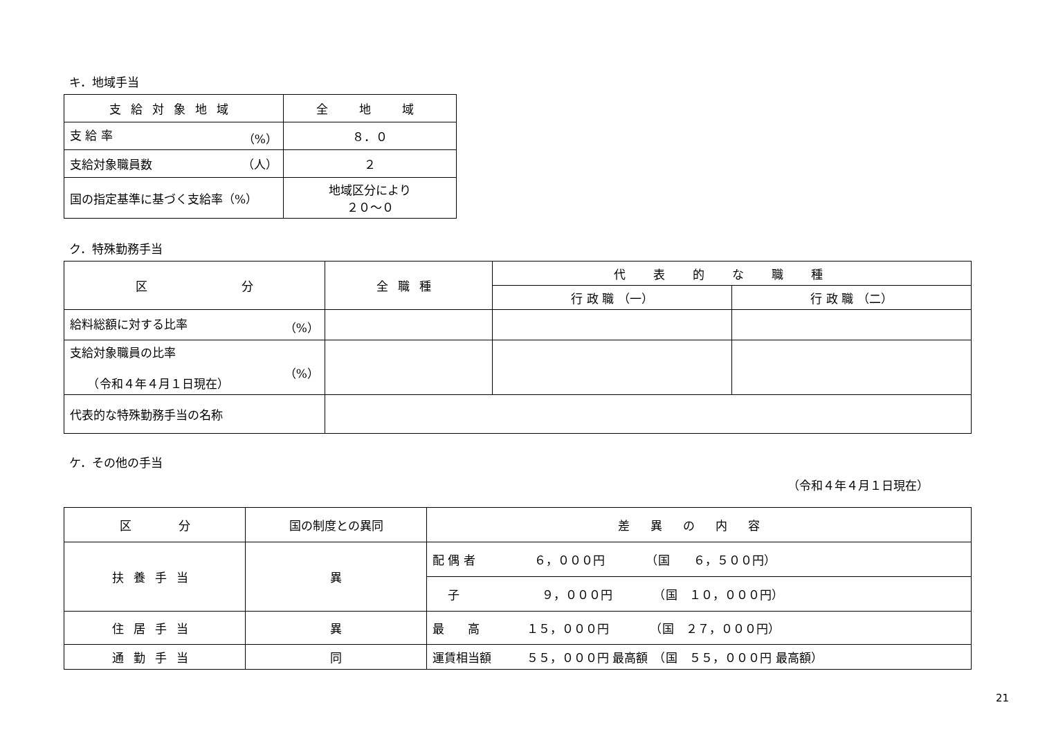キ．地域手当
| 支給対象地域 | 全 地 域 |
| --- | --- |
| 支 給 率 （%） | ８．０ |
| 支給対象職員数 （人） | ２ |
| 国の指定基準に基づく支給率（%） | 地域区分により ２０～０ |
ク．特殊勤務手当
| 区 分 | 全職種 | 代表的な職種 | |
| --- | --- | --- | --- |
| | | 行 政 職 （一） | 行 政 職 （二） |
| 給料総額に対する比率 （%） | | | |
| 支給対象職員の比率 （%） （令和４年４月１日現在） | | | |
| 代表的な特殊勤務手当の名称 | | | |
ケ．その他の手当
（令和４年４月１日現在）
| 区 分 | 国の制度との異同 | 差異の内容 |
| --- | --- | --- |
| 扶養手当 | 異 | 配 偶 者 ６，０００円 （国 ６，５００円） |
| | | 子 ９，０００円 （国 １０，０００円） |
| 住居手当 | 異 | 最 高 １５，０００円 （国 ２７，０００円） |
| 通勤手当 | 同 | 運賃相当額 ５５，０００円 最高額 （国 ５５，０００円 最高額） |
21